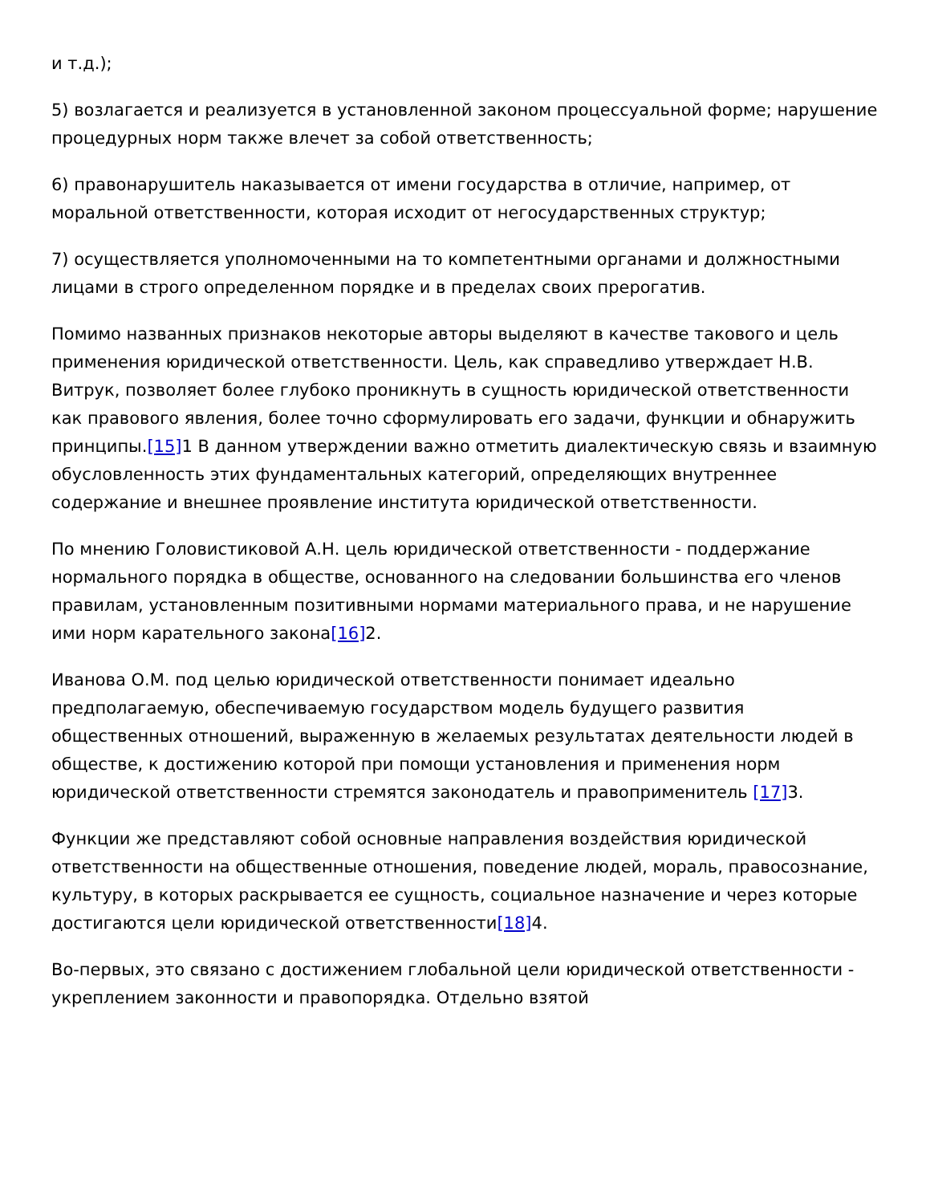и т.д.);
5) возлагается и реализуется в установленной законом процессуальной форме; нарушение процедурных норм также влечет за собой ответственность;
6) правонарушитель наказывается от имени государства в отличие, например, от моральной ответственности, которая исходит от негосударственных структур;
7) осуществляется уполномоченными на то компетентными органами и должностными лицами в строго определенном порядке и в пределах своих прерогатив.
Помимо названных признаков некоторые авторы выделяют в качестве такового и цель применения юридической ответственности. Цель, как справедливо утверждает Н.В. Витрук, позволяет более глубоко проникнуть в сущность юридической ответственности как правового явления, более точно сформулировать его задачи, функции и обнаружить принципы.[15] 1 В данном утверждении важно отметить диалектическую связь и взаимную обусловленность этих фундаментальных категорий, определяющих внутреннее содержание и внешнее проявление института юридической ответственности.
По мнению Головистиковой А.Н. цель юридической ответственности - поддержание нормального порядка в обществе, основанного на следовании большинства его членов правилам, установленным позитивными нормами материального права, и не нарушение ими норм карательного закона[16] 2.
Иванова О.М. под целью юридической ответственности понимает идеально предполагаемую, обеспечиваемую государством модель будущего развития общественных отношений, выраженную в желаемых результатах деятельности людей в обществе, к достижению которой при помощи установления и применения норм юридической ответственности стремятся законодатель и правоприменитель [17] 3.
Функции же представляют собой основные направления воздействия юридической ответственности на общественные отношения, поведение людей, мораль, правосознание, культуру, в которых раскрывается ее сущность, социальное назначение и через которые достигаются цели юридической ответственности[18] 4.
Во-первых, это связано с достижением глобальной цели юридической ответственности - укреплением законности и правопорядка. Отдельно взятой